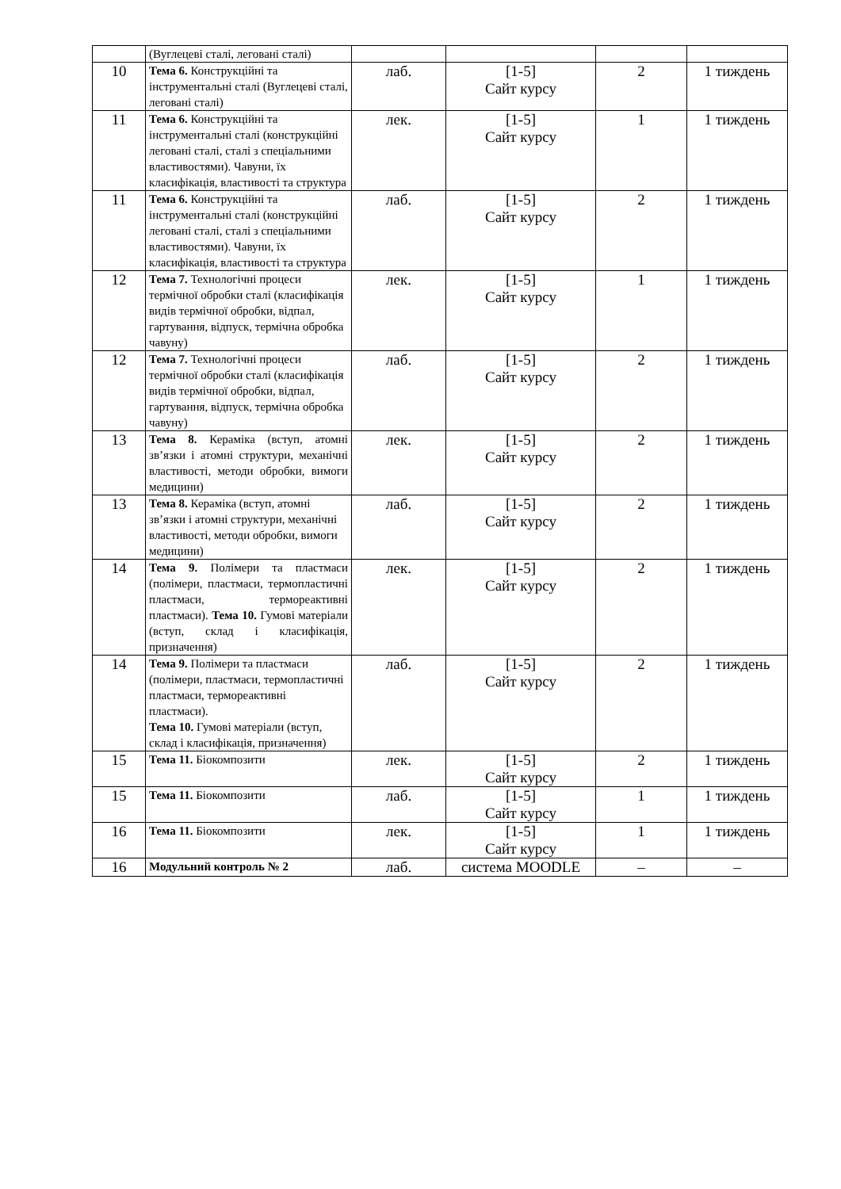| | (Вуглецеві сталі, леговані сталі) | | | | |
| 10 | Тема 6. Конструкційні та інструментальні сталі (Вуглецеві сталі, леговані сталі) | лаб. | [1-5] Сайт курсу | 2 | 1 тиждень |
| 11 | Тема 6. Конструкційні та інструментальні сталі (конструкційні леговані сталі, сталі з спеціальними властивостями). Чавуни, їх класифікація, властивості та структура | лек. | [1-5] Сайт курсу | 1 | 1 тиждень |
| 11 | Тема 6. Конструкційні та інструментальні сталі (конструкційні леговані сталі, сталі з спеціальними властивостями). Чавуни, їх класифікація, властивості та структура | лаб. | [1-5] Сайт курсу | 2 | 1 тиждень |
| 12 | Тема 7. Технологічні процеси термічної обробки сталі (класифікація видів термічної обробки, відпал, гартування, відпуск, термічна обробка чавуну) | лек. | [1-5] Сайт курсу | 1 | 1 тиждень |
| 12 | Тема 7. Технологічні процеси термічної обробки сталі (класифікація видів термічної обробки, відпал, гартування, відпуск, термічна обробка чавуну) | лаб. | [1-5] Сайт курсу | 2 | 1 тиждень |
| 13 | Тема 8. Кераміка (вступ, атомні зв’язки і атомні структури, механічні властивості, методи обробки, вимоги медицини) | лек. | [1-5] Сайт курсу | 2 | 1 тиждень |
| 13 | Тема 8. Кераміка (вступ, атомні зв’язки і атомні структури, механічні властивості, методи обробки, вимоги медицини) | лаб. | [1-5] Сайт курсу | 2 | 1 тиждень |
| 14 | Тема 9. Полімери та пластмаси (полімери, пластмаси, термопластичні пластмаси, термореактивні пластмаси). Тема 10. Гумові матеріали (вступ, склад і класифікація, призначення) | лек. | [1-5] Сайт курсу | 2 | 1 тиждень |
| 14 | Тема 9. Полімери та пластмаси (полімери, пластмаси, термопластичні пластмаси, термореактивні пластмаси). Тема 10. Гумові матеріали (вступ, склад і класифікація, призначення) | лаб. | [1-5] Сайт курсу | 2 | 1 тиждень |
| 15 | Тема 11. Біокомпозити | лек. | [1-5] Сайт курсу | 2 | 1 тиждень |
| 15 | Тема 11. Біокомпозити | лаб. | [1-5] Сайт курсу | 1 | 1 тиждень |
| 16 | Тема 11. Біокомпозити | лек. | [1-5] Сайт курсу | 1 | 1 тиждень |
| 16 | Модульний контроль № 2 | лаб. | система MOODLE | – | – |